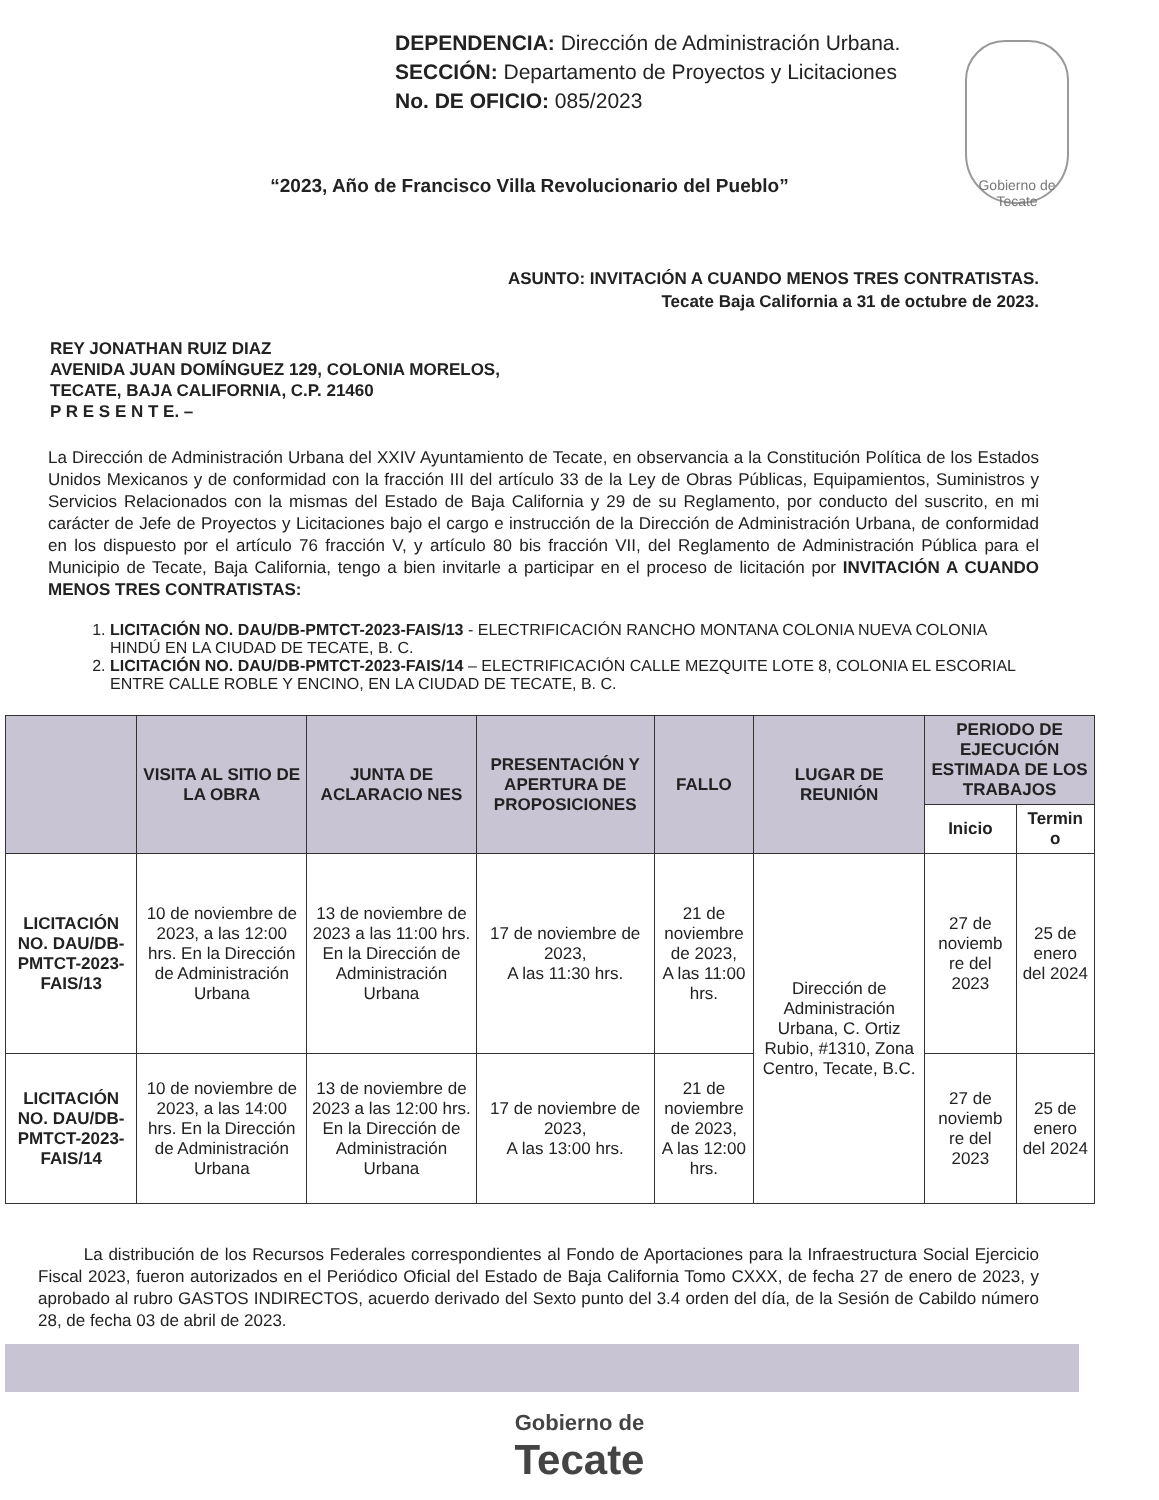Gobierno de Tecate
DEPENDENCIA: Dirección de Administración Urbana.
SECCIÓN: Departamento de Proyectos y Licitaciones
No. DE OFICIO: 085/2023
“2023, Año de Francisco Villa Revolucionario del Pueblo”
ASUNTO: INVITACIÓN A CUANDO MENOS TRES CONTRATISTAS.
Tecate Baja California a 31 de octubre de 2023.
REY JONATHAN RUIZ DIAZ
AVENIDA JUAN DOMÍNGUEZ 129, COLONIA MORELOS,
TECATE, BAJA CALIFORNIA, C.P. 21460
P R E S E N T E. –
La Dirección de Administración Urbana del XXIV Ayuntamiento de Tecate, en observancia a la Constitución Política de los Estados Unidos Mexicanos y de conformidad con la fracción III del artículo 33 de la Ley de Obras Públicas, Equipamientos, Suministros y Servicios Relacionados con la mismas del Estado de Baja California y 29 de su Reglamento, por conducto del suscrito, en mi carácter de Jefe de Proyectos y Licitaciones bajo el cargo e instrucción de la Dirección de Administración Urbana, de conformidad en los dispuesto por el artículo 76 fracción V, y artículo 80 bis fracción VII, del Reglamento de Administración Pública para el Municipio de Tecate, Baja California, tengo a bien invitarle a participar en el proceso de licitación por INVITACIÓN A CUANDO MENOS TRES CONTRATISTAS:
1. LICITACIÓN NO. DAU/DB-PMTCT-2023-FAIS/13 - ELECTRIFICACIÓN RANCHO MONTANA COLONIA NUEVA COLONIA HINDÚ EN LA CIUDAD DE TECATE, B. C.
2. LICITACIÓN NO. DAU/DB-PMTCT-2023-FAIS/14 – ELECTRIFICACIÓN CALLE MEZQUITE LOTE 8, COLONIA EL ESCORIAL ENTRE CALLE ROBLE Y ENCINO, EN LA CIUDAD DE TECATE, B. C.
| | VISITA AL SITIO DE LA OBRA | JUNTA DE ACLARACIO NES | PRESENTACIÓN Y APERTURA DE PROPOSICIONES | FALLO | LUGAR DE REUNIÓN | PERIODO DE EJECUCIÓN ESTIMADA DE LOS TRABAJOS | |
| --- | --- | --- | --- | --- | --- | --- | --- |
| | | | | | | Inicio | Termin o |
| LICITACIÓN NO. DAU/DB-PMTCT-2023-FAIS/13 | 10 de noviembre de 2023, a las 12:00 hrs. En la Dirección de Administración Urbana | 13 de noviembre de 2023 a las 11:00 hrs. En la Dirección de Administración Urbana | 17 de noviembre de 2023, A las 11:30 hrs. | 21 de noviembre de 2023, A las 11:00 hrs. | Dirección de Administración Urbana, C. Ortiz Rubio, #1310, Zona Centro, Tecate, B.C. | 27 de noviemb re del 2023 | 25 de enero del 2024 |
| LICITACIÓN NO. DAU/DB-PMTCT-2023-FAIS/14 | 10 de noviembre de 2023, a las 14:00 hrs. En la Dirección de Administración Urbana | 13 de noviembre de 2023 a las 12:00 hrs. En la Dirección de Administración Urbana | 17 de noviembre de 2023, A las 13:00 hrs. | 21 de noviembre de 2023, A las 12:00 hrs. | | 27 de noviemb re del 2023 | 25 de enero del 2024 |
La distribución de los Recursos Federales correspondientes al Fondo de Aportaciones para la Infraestructura Social Ejercicio Fiscal 2023, fueron autorizados en el Periódico Oficial del Estado de Baja California Tomo CXXX, de fecha 27 de enero de 2023, y aprobado al rubro GASTOS INDIRECTOS, acuerdo derivado del Sexto punto del 3.4 orden del día, de la Sesión de Cabildo número 28, de fecha 03 de abril de 2023.
Gobierno de
Tecate